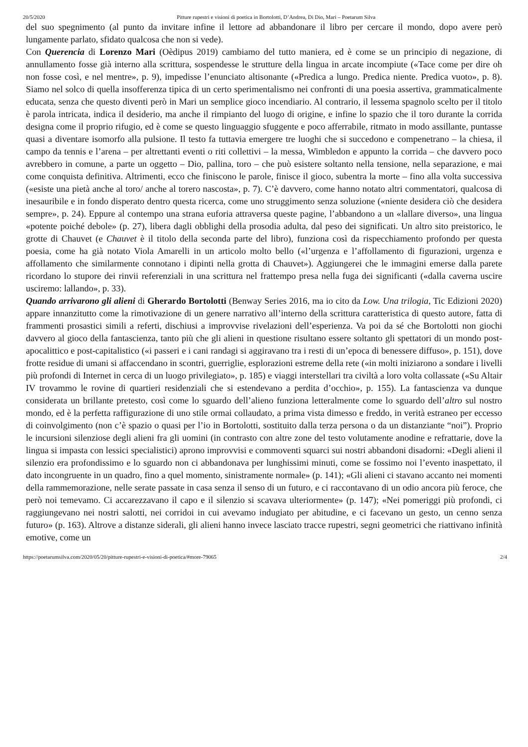20/5/2020 Pitture rupestri e visioni di poetica in Bortolotti, D’Andrea, Di Dio, Mari – Poetarum Silva
del suo spegnimento (al punto da invitare infine il lettore ad abbandonare il libro per cercare il mondo, dopo avere però lungamente parlato, sfidato qualcosa che non si vede).
Con Querencia di Lorenzo Mari (Oèdipus 2019) cambiamo del tutto maniera, ed è come se un principio di negazione, di annullamento fosse già interno alla scrittura, sospendesse le strutture della lingua in arcate incompiute («Tace come per dire oh non fosse così, e nel mentre», p. 9), impedisse l’enunciato altisonante («Predica a lungo. Predica niente. Predica vuoto», p. 8). Siamo nel solco di quella insofferenza tipica di un certo sperimentalismo nei confronti di una poesia assertiva, grammaticalmente educata, senza che questo diventi però in Mari un semplice gioco incendiario. Al contrario, il lessema spagnolo scelto per il titolo è parola intricata, indica il desiderio, ma anche il rimpianto del luogo di origine, e infine lo spazio che il toro durante la corrida designa come il proprio rifugio, ed è come se questo linguaggio sfuggente e poco afferrabile, ritmato in modo assillante, puntasse quasi a diventare isomorfo alla pulsione. Il testo fa tuttavia emergere tre luoghi che si succedono e compenetrano – la chiesa, il campo da tennis e l’arena – per altrettanti eventi o riti collettivi – la messa, Wimbledon e appunto la corrida – che davvero poco avrebbero in comune, a parte un oggetto – Dio, pallina, toro – che può esistere soltanto nella tensione, nella separazione, e mai come conquista definitiva. Altrimenti, ecco che finiscono le parole, finisce il gioco, subentra la morte – fino alla volta successiva («esiste una pietà anche al toro/ anche al torero nascosta», p. 7). C’è davvero, come hanno notato altri commentatori, qualcosa di inesauribile e in fondo disperato dentro questa ricerca, come uno struggimento senza soluzione («niente desidera ciò che desidera sempre», p. 24). Eppure al contempo una strana euforia attraversa queste pagine, l’abbandono a un «lallare diverso», una lingua «potente poiché debole» (p. 27), libera dagli obblighi della prosodia adulta, dal peso dei significati. Un altro sito preistorico, le grotte di Chauvet (e Chauvet è il titolo della seconda parte del libro), funziona così da rispecchiamento profondo per questa poesia, come ha già notato Viola Amarelli in un articolo molto bello («l’urgenza e l’affollamento di figurazioni, urgenza e affollamento che similarmente connotano i dipinti nella grotta di Chauvet»). Aggiungerei che le immagini emerse dalla parete ricordano lo stupore dei rinvii referenziali in una scrittura nel frattempo presa nella fuga dei significanti («dalla caverna uscire usciremo: lallando», p. 33).
Quando arrivarono gli alieni di Gherardo Bortolotti (Benway Series 2016, ma io cito da Low. Una trilogia, Tic Edizioni 2020) appare innanzitutto come la rimotivazione di un genere narrativo all’interno della scrittura caratteristica di questo autore, fatta di frammenti prosastici simili a referti, dischiusi a improvvise rivelazioni dell’esperienza. Va poi da sé che Bortolotti non giochi davvero al gioco della fantascienza, tanto più che gli alieni in questione risultano essere soltanto gli spettatori di un mondo post-apocalittico e post-capitalistico («i passeri e i cani randagi si aggiravano tra i resti di un’epoca di benessere diffuso», p. 151), dove frotte residue di umani si affaccendano in scontri, guerriglie, esplorazioni estreme della rete («in molti iniziarono a sondare i livelli più profondi di Internet in cerca di un luogo privilegiato», p. 185) e viaggi interstellari tra civiltà a loro volta collassate («Su Altair IV trovammo le rovine di quartieri residenziali che si estendevano a perdita d’occhio», p. 155). La fantascienza va dunque considerata un brillante pretesto, così come lo sguardo dell’alieno funziona letteralmente come lo sguardo dell’altro sul nostro mondo, ed è la perfetta raffigurazione di uno stile ormai collaudato, a prima vista dimesso e freddo, in verità estraneo per eccesso di coinvolgimento (non c’è spazio o quasi per l’io in Bortolotti, sostituito dalla terza persona o da un distanziante “noi”). Proprio le incursioni silenziose degli alieni fra gli uomini (in contrasto con altre zone del testo volutamente anodine e refrattarie, dove la lingua si impasta con lessici specialistici) aprono improvvisi e commoventi squarci sui nostri abbandoni disadorni: «Degli alieni il silenzio era profondissimo e lo sguardo non ci abbandonava per lunghissimi minuti, come se fossimo noi l’evento inaspettato, il dato incongruente in un quadro, fino a quel momento, sinistramente normale» (p. 141); «Gli alieni ci stavano accanto nei momenti della rammemorazione, nelle serate passate in casa senza il senso di un futuro, e ci raccontavano di un odio ancora più feroce, che però noi temevamo. Ci accarezzavano il capo e il silenzio si scavava ulteriormente» (p. 147); «Nei pomeriggi più profondi, ci raggiungevano nei nostri salotti, nei corridoi in cui avevamo indugiato per abitudine, e ci facevano un gesto, un cenno senza futuro» (p. 163). Altrove a distanze siderali, gli alieni hanno invece lasciato tracce rupestri, segni geometrici che riattivano infinità emotive, come un
https://poetarumsilva.com/2020/05/20/pitture-rupestri-e-visioni-di-poetica/#more-79065 2/4